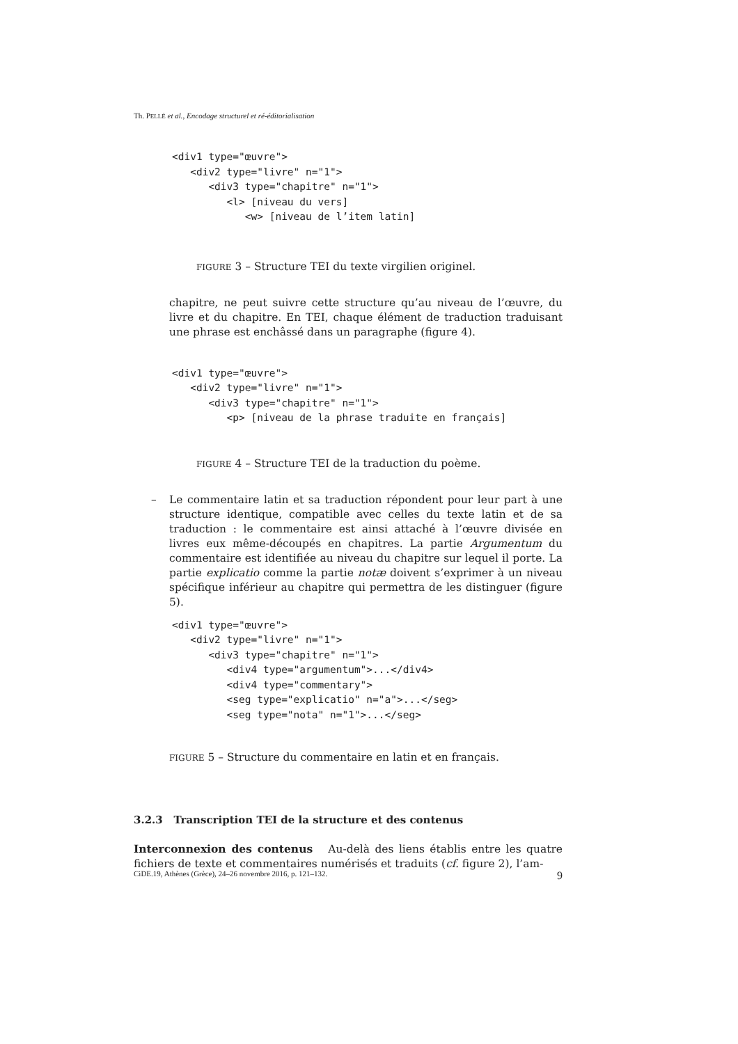Th. PELLÉ et al., Encodage structurel et ré-éditorialisation
<div1 type="œuvre">
   <div2 type="livre" n="1">
      <div3 type="chapitre" n="1">
         <l> [niveau du vers]
            <w> [niveau de l’item latin]
FIGURE 3 – Structure TEI du texte virgilien originel.
chapitre, ne peut suivre cette structure qu’au niveau de l’œuvre, du livre et du chapitre. En TEI, chaque élément de traduction traduisant une phrase est enchâssé dans un paragraphe (figure 4).
<div1 type="œuvre">
   <div2 type="livre" n="1">
      <div3 type="chapitre" n="1">
         <p> [niveau de la phrase traduite en français]
FIGURE 4 – Structure TEI de la traduction du poème.
– Le commentaire latin et sa traduction répondent pour leur part à une structure identique, compatible avec celles du texte latin et de sa traduction : le commentaire est ainsi attaché à l’œuvre divisée en livres eux même-découpés en chapitres. La partie Argumentum du commentaire est identifiée au niveau du chapitre sur lequel il porte. La partie explicatio comme la partie notæ doivent s’exprimer à un niveau spécifique inférieur au chapitre qui permettra de les distinguer (figure 5).
<div1 type="œuvre">
   <div2 type="livre" n="1">
      <div3 type="chapitre" n="1">
         <div4 type="argumentum">...</div4>
         <div4 type="commentary">
         <seg type="explicatio" n="a">...</seg>
         <seg type="nota" n="1">...</seg>
FIGURE 5 – Structure du commentaire en latin et en français.
3.2.3 Transcription TEI de la structure et des contenus
Interconnexion des contenus Au-delà des liens établis entre les quatre fichiers de texte et commentaires numérisés et traduits (cf. figure 2), l’am-
CiDE.19, Athènes (Grèce), 24–26 novembre 2016, p. 121–132. 9